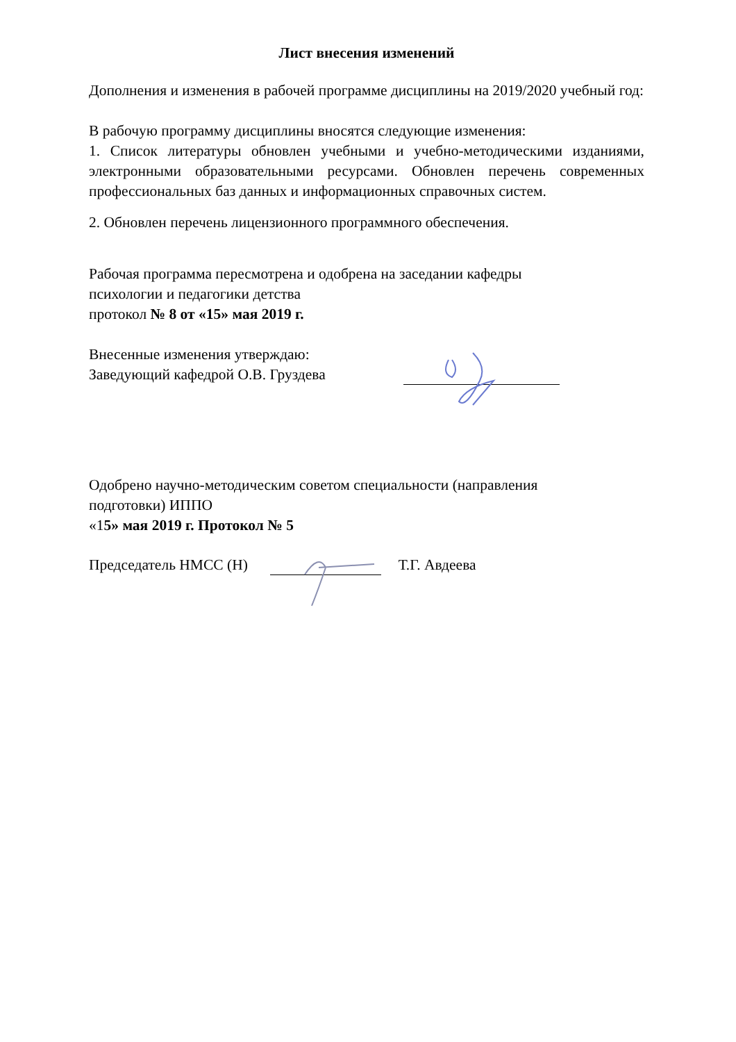Лист внесения изменений
Дополнения и изменения в рабочей программе дисциплины на 2019/2020 учебный год:
В рабочую программу дисциплины вносятся следующие изменения:
1. Список литературы обновлен учебными и учебно-методическими изданиями, электронными образовательными ресурсами. Обновлен перечень современных профессиональных баз данных и информационных справочных систем.
2. Обновлен перечень лицензионного программного обеспечения.
Рабочая программа пересмотрена и одобрена на заседании кафедры
психологии и педагогики детства
протокол № 8 от «15» мая 2019 г.
Внесенные изменения утверждаю:
Заведующий кафедрой О.В. Груздева
Одобрено научно-методическим советом специальности (направления
подготовки) ИППО
«15» мая 2019 г. Протокол № 5
Председатель НМСС (Н) Т.Г. Авдеева